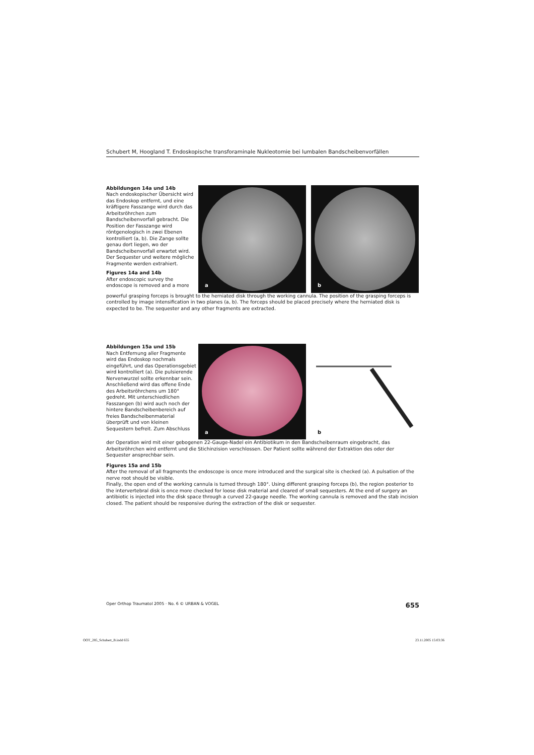Schubert M, Hoogland T. Endoskopische transforaminale Nukleotomie bei lumbalen Bandscheibenvorfällen
Abbildungen 14a und 14b
Nach endoskopischer Übersicht wird das Endoskop entfernt, und eine kräftigere Fasszange wird durch das Arbeitsröhrchen zum Bandscheibenvorfall gebracht. Die Position der Fasszange wird röntgenologisch in zwei Ebenen kontrolliert (a, b). Die Zange sollte genau dort liegen, wo der Bandscheibenvorfall erwartet wird. Der Sequester und weitere mögliche Fragmente werden extrahiert.
Figures 14a and 14b
After endoscopic survey the endoscope is removed and a more
a
b
powerful grasping forceps is brought to the herniated disk through the working cannula. The position of the grasping forceps is controlled by image intensification in two planes (a, b). The forceps should be placed precisely where the herniated disk is expected to be. The sequester and any other fragments are extracted.
Abbildungen 15a und 15b
Nach Entfernung aller Fragmente wird das Endoskop nochmals eingeführt, und das Operationsgebiet wird kontrolliert (a). Die pulsierende Nervenwurzel sollte erkennbar sein.
Anschließend wird das offene Ende des Arbeitsröhrchens um 180° gedreht. Mit unterschiedlichen Fasszangen (b) wird auch noch der hintere Bandscheibenbereich auf freies Bandscheibenmaterial überprüft und von kleinen Sequestern befreit. Zum Abschluss
a
b
der Operation wird mit einer gebogenen 22-Gauge-Nadel ein Antibiotikum in den Bandscheibenraum eingebracht, das Arbeitsröhrchen wird entfernt und die Stichinzision verschlossen. Der Patient sollte während der Extraktion des oder der Sequester ansprechbar sein.
Figures 15a and 15b
After the removal of all fragments the endoscope is once more introduced and the surgical site is checked (a). A pulsation of the nerve root should be visible.
Finally, the open end of the working cannula is turned through 180°. Using different grasping forceps (b), the region posterior to the intervertebral disk is once more checked for loose disk material and cleared of small sequesters. At the end of surgery an antibiotic is injected into the disk space through a curved 22-gauge needle. The working cannula is removed and the stab incision closed. The patient should be responsive during the extraction of the disk or sequester.
Oper Orthop Traumatol 2005 · No. 6 © URBAN & VOGEL 655
OOT_285_Schubert_B.indd 655 23.11.2005 15:03:36